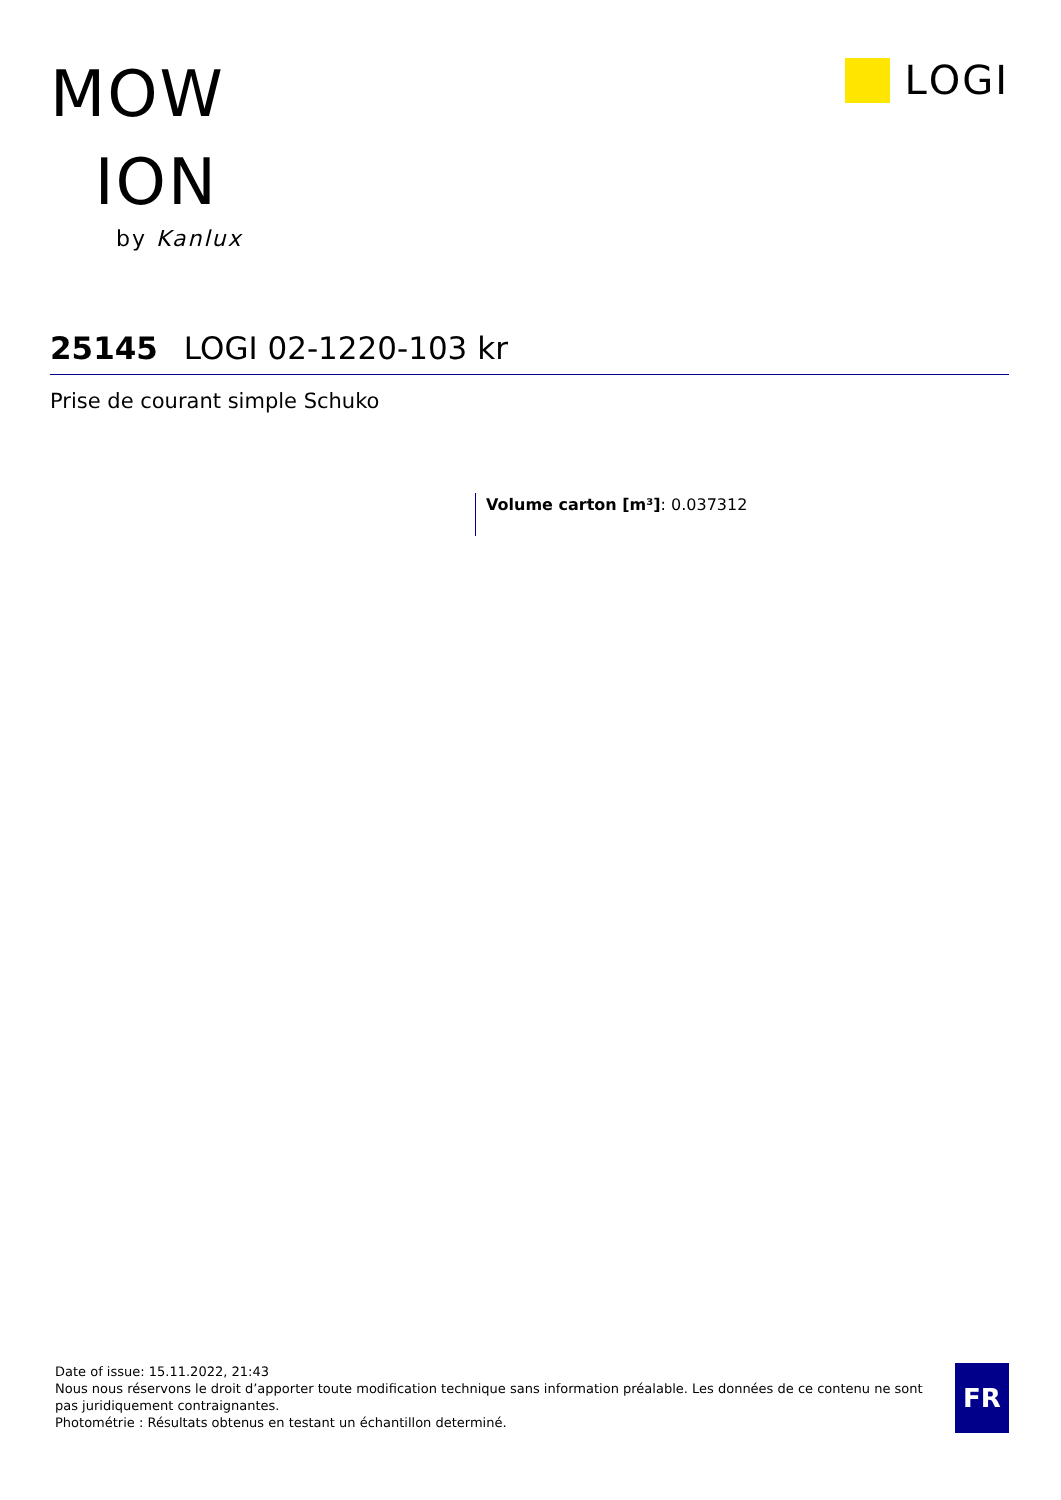MOW
ION
by Kanlux
L O GI
25145 LOGI 02-1220-103 kr
Prise de courant simple Schuko
Volume carton [m³]: 0.037312
Date of issue: 15.11.2022, 21:43
Nous nous réservons le droit d’apporter toute modification technique sans information préalable. Les données de ce contenu ne sont pas juridiquement contraignantes.
Photométrie : Résultats obtenus en testant un échantillon determiné.
FR